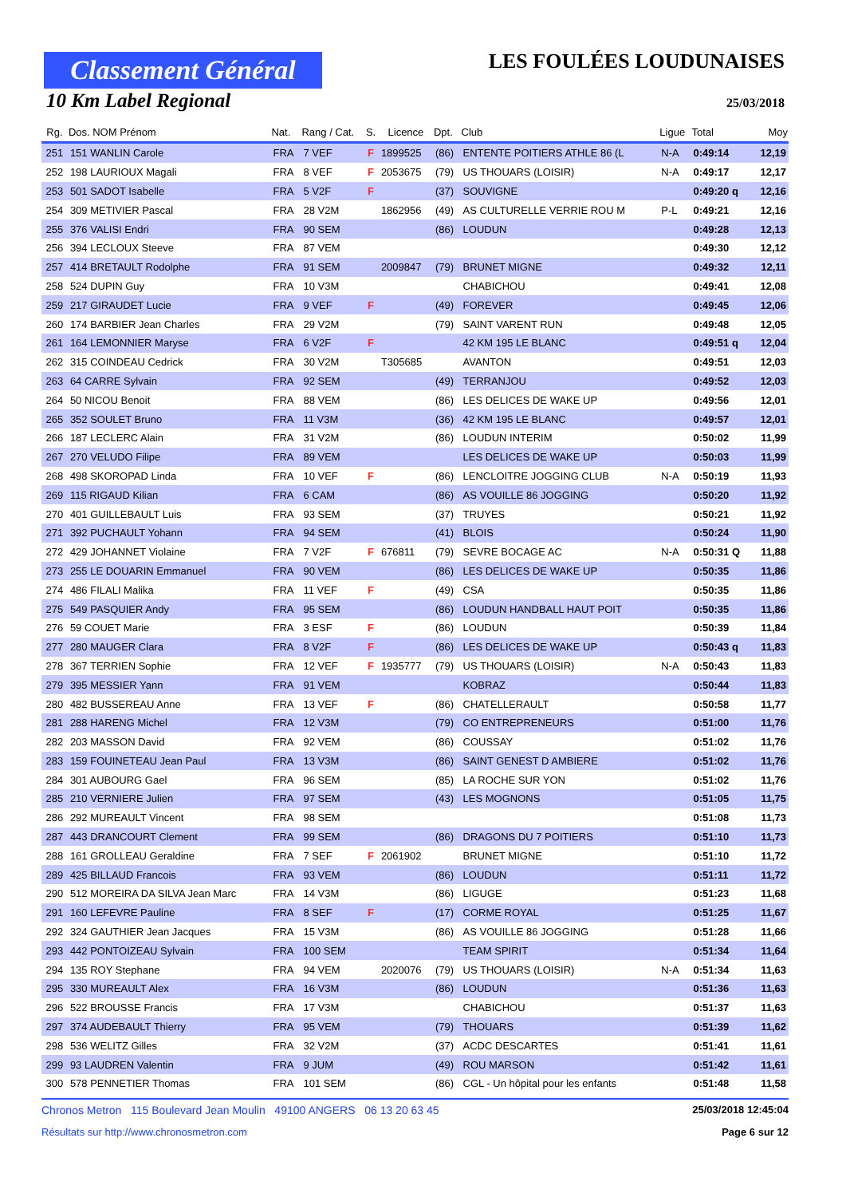Classement Général
10 Km Label Regional
LES FOULÉES LOUDUNAISES
25/03/2018
| Rg. | Dos. NOM Prénom | Nat. | Rang / Cat. | S. | Licence | Dpt. | Club | Ligue | Total | Moy |
| --- | --- | --- | --- | --- | --- | --- | --- | --- | --- | --- |
| 251 | 151 WANLIN Carole | FRA | 7 VEF | F | 1899525 | (86) | ENTENTE POITIERS ATHLE 86 (L | N-A | 0:49:14 | 12,19 |
| 252 | 198 LAURIOUX Magali | FRA | 8 VEF | F | 2053675 | (79) | US THOUARS (LOISIR) | N-A | 0:49:17 | 12,17 |
| 253 | 501 SADOT Isabelle | FRA | 5 V2F | F | | (37) | SOUVIGNE | | 0:49:20 q | 12,16 |
| 254 | 309 METIVIER Pascal | FRA | 28 V2M | | 1862956 | (49) | AS CULTURELLE VERRIE ROU M | P-L | 0:49:21 | 12,16 |
| 255 | 376 VALISI Endri | FRA | 90 SEM | | | (86) | LOUDUN | | 0:49:28 | 12,13 |
| 256 | 394 LECLOUX Steeve | FRA | 87 VEM | | | | | | 0:49:30 | 12,12 |
| 257 | 414 BRETAULT Rodolphe | FRA | 91 SEM | | 2009847 | (79) | BRUNET MIGNE | | 0:49:32 | 12,11 |
| 258 | 524 DUPIN Guy | FRA | 10 V3M | | | | CHABICHOU | | 0:49:41 | 12,08 |
| 259 | 217 GIRAUDET Lucie | FRA | 9 VEF | F | | (49) | FOREVER | | 0:49:45 | 12,06 |
| 260 | 174 BARBIER Jean Charles | FRA | 29 V2M | | | (79) | SAINT VARENT RUN | | 0:49:48 | 12,05 |
| 261 | 164 LEMONNIER Maryse | FRA | 6 V2F | F | | | 42 KM 195 LE BLANC | | 0:49:51 q | 12,04 |
| 262 | 315 COINDEAU Cedrick | FRA | 30 V2M | | T305685 | | AVANTON | | 0:49:51 | 12,03 |
| 263 | 64 CARRE Sylvain | FRA | 92 SEM | | | (49) | TERRANJOU | | 0:49:52 | 12,03 |
| 264 | 50 NICOU Benoit | FRA | 88 VEM | | | (86) | LES DELICES DE WAKE UP | | 0:49:56 | 12,01 |
| 265 | 352 SOULET Bruno | FRA | 11 V3M | | | (36) | 42 KM 195 LE BLANC | | 0:49:57 | 12,01 |
| 266 | 187 LECLERC Alain | FRA | 31 V2M | | | (86) | LOUDUN INTERIM | | 0:50:02 | 11,99 |
| 267 | 270 VELUDO Filipe | FRA | 89 VEM | | | | LES DELICES DE WAKE UP | | 0:50:03 | 11,99 |
| 268 | 498 SKOROPAD Linda | FRA | 10 VEF | F | | (86) | LENCLOITRE JOGGING CLUB | N-A | 0:50:19 | 11,93 |
| 269 | 115 RIGAUD Kilian | FRA | 6 CAM | | | (86) | AS VOUILLE 86 JOGGING | | 0:50:20 | 11,92 |
| 270 | 401 GUILLEBAULT Luis | FRA | 93 SEM | | | (37) | TRUYES | | 0:50:21 | 11,92 |
| 271 | 392 PUCHAULT Yohann | FRA | 94 SEM | | | (41) | BLOIS | | 0:50:24 | 11,90 |
| 272 | 429 JOHANNET Violaine | FRA | 7 V2F | F | 676811 | (79) | SEVRE BOCAGE AC | N-A | 0:50:31 Q | 11,88 |
| 273 | 255 LE DOUARIN Emmanuel | FRA | 90 VEM | | | (86) | LES DELICES DE WAKE UP | | 0:50:35 | 11,86 |
| 274 | 486 FILALI Malika | FRA | 11 VEF | F | | (49) | CSA | | 0:50:35 | 11,86 |
| 275 | 549 PASQUIER Andy | FRA | 95 SEM | | | (86) | LOUDUN HANDBALL HAUT POIT | | 0:50:35 | 11,86 |
| 276 | 59 COUET Marie | FRA | 3 ESF | F | | (86) | LOUDUN | | 0:50:39 | 11,84 |
| 277 | 280 MAUGER Clara | FRA | 8 V2F | F | | (86) | LES DELICES DE WAKE UP | | 0:50:43 q | 11,83 |
| 278 | 367 TERRIEN Sophie | FRA | 12 VEF | F | 1935777 | (79) | US THOUARS (LOISIR) | N-A | 0:50:43 | 11,83 |
| 279 | 395 MESSIER Yann | FRA | 91 VEM | | | | KOBRAZ | | 0:50:44 | 11,83 |
| 280 | 482 BUSSEREAU Anne | FRA | 13 VEF | F | | (86) | CHATELLERAULT | | 0:50:58 | 11,77 |
| 281 | 288 HARENG Michel | FRA | 12 V3M | | | (79) | CO ENTREPRENEURS | | 0:51:00 | 11,76 |
| 282 | 203 MASSON David | FRA | 92 VEM | | | (86) | COUSSAY | | 0:51:02 | 11,76 |
| 283 | 159 FOUINETEAU Jean Paul | FRA | 13 V3M | | | (86) | SAINT GENEST D AMBIERE | | 0:51:02 | 11,76 |
| 284 | 301 AUBOURG Gael | FRA | 96 SEM | | | (85) | LA ROCHE SUR YON | | 0:51:02 | 11,76 |
| 285 | 210 VERNIERE Julien | FRA | 97 SEM | | | (43) | LES MOGNONS | | 0:51:05 | 11,75 |
| 286 | 292 MUREAULT Vincent | FRA | 98 SEM | | | | | | 0:51:08 | 11,73 |
| 287 | 443 DRANCOURT Clement | FRA | 99 SEM | | | (86) | DRAGONS DU 7 POITIERS | | 0:51:10 | 11,73 |
| 288 | 161 GROLLEAU Geraldine | FRA | 7 SEF | F | 2061902 | | BRUNET MIGNE | | 0:51:10 | 11,72 |
| 289 | 425 BILLAUD Francois | FRA | 93 VEM | | | (86) | LOUDUN | | 0:51:11 | 11,72 |
| 290 | 512 MOREIRA DA SILVA Jean Marc | FRA | 14 V3M | | | (86) | LIGUGE | | 0:51:23 | 11,68 |
| 291 | 160 LEFEVRE Pauline | FRA | 8 SEF | F | | (17) | CORME ROYAL | | 0:51:25 | 11,67 |
| 292 | 324 GAUTHIER Jean Jacques | FRA | 15 V3M | | | (86) | AS VOUILLE 86 JOGGING | | 0:51:28 | 11,66 |
| 293 | 442 PONTOIZEAU Sylvain | FRA | 100 SEM | | | | TEAM SPIRIT | | 0:51:34 | 11,64 |
| 294 | 135 ROY Stephane | FRA | 94 VEM | | 2020076 | (79) | US THOUARS (LOISIR) | N-A | 0:51:34 | 11,63 |
| 295 | 330 MUREAULT Alex | FRA | 16 V3M | | | (86) | LOUDUN | | 0:51:36 | 11,63 |
| 296 | 522 BROUSSE Francis | FRA | 17 V3M | | | | CHABICHOU | | 0:51:37 | 11,63 |
| 297 | 374 AUDEBAULT Thierry | FRA | 95 VEM | | | (79) | THOUARS | | 0:51:39 | 11,62 |
| 298 | 536 WELITZ Gilles | FRA | 32 V2M | | | (37) | ACDC DESCARTES | | 0:51:41 | 11,61 |
| 299 | 93 LAUDREN Valentin | FRA | 9 JUM | | | (49) | ROU MARSON | | 0:51:42 | 11,61 |
| 300 | 578 PENNETIER Thomas | FRA | 101 SEM | | | (86) | CGL - Un hôpital pour les enfants | | 0:51:48 | 11,58 |
Chronos Metron 115 Boulevard Jean Moulin 49100 ANGERS 06 13 20 63 45 25/03/2018 12:45:04
Résultats sur http://www.chronosmetron.com Page 6 sur 12